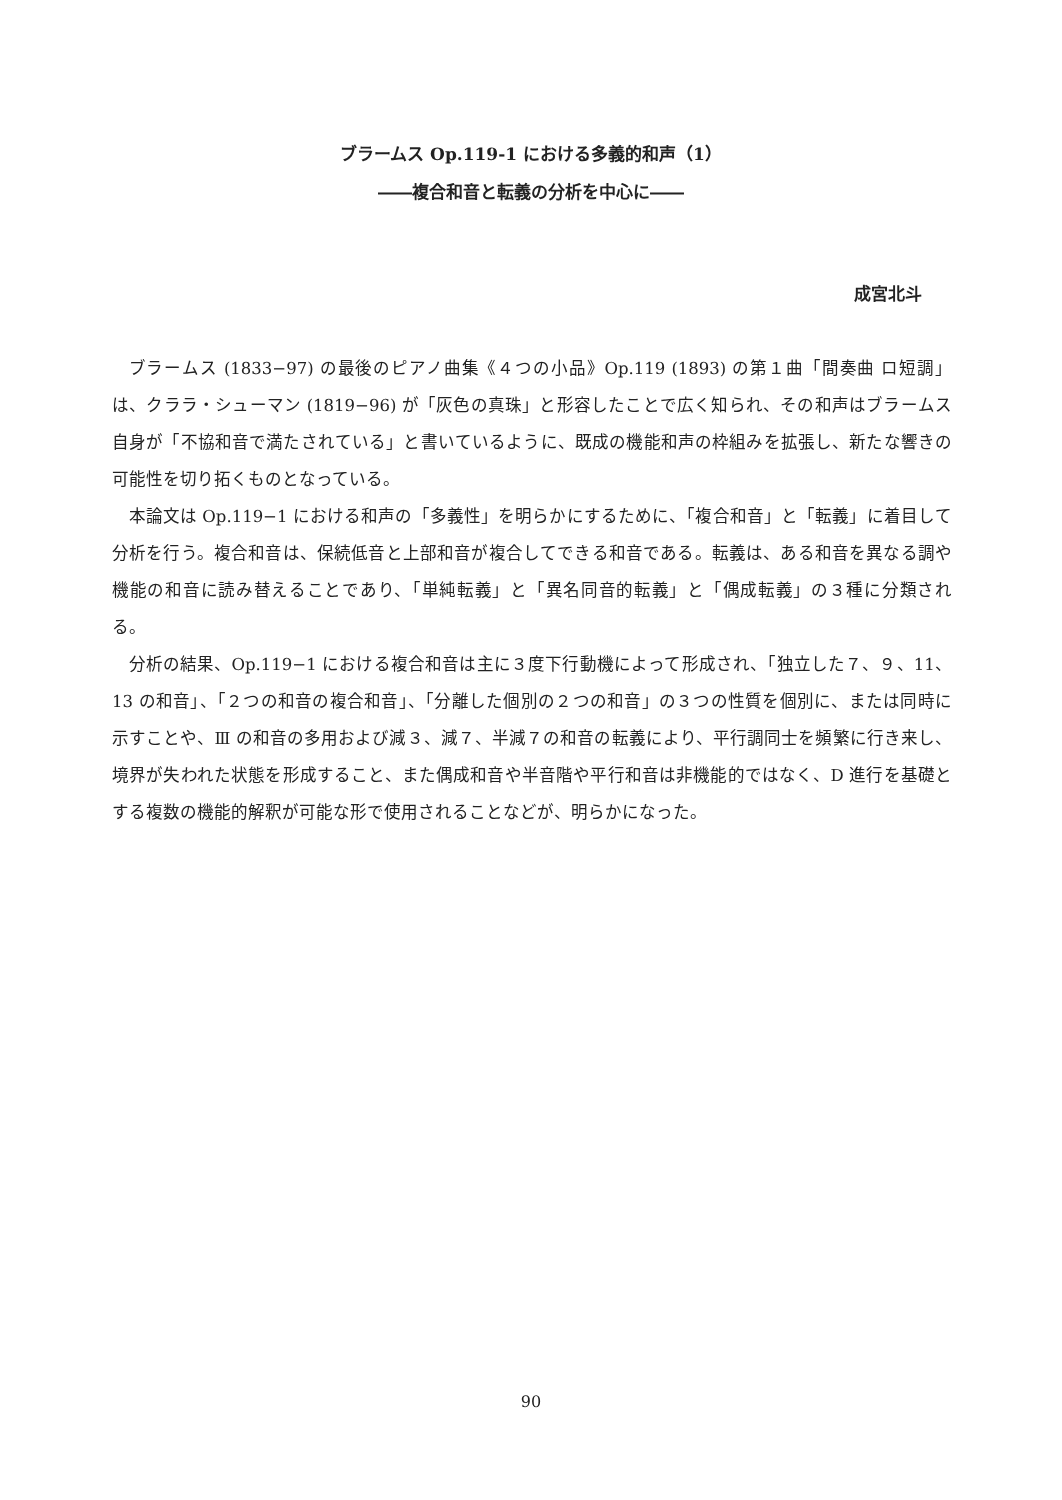ブラームス Op.119-1 における多義的和声（1）
――複合和音と転義の分析を中心に――
成宮北斗
ブラームス (1833−97) の最後のピアノ曲集《４つの小品》Op.119 (1893) の第１曲「間奏曲 ロ短調」は、クララ・シューマン (1819−96) が「灰色の真珠」と形容したことで広く知られ、その和声はブラームス自身が「不協和音で満たされている」と書いているように、既成の機能和声の枠組みを拡張し、新たな響きの可能性を切り拓くものとなっている。
本論文は Op.119−1 における和声の「多義性」を明らかにするために、「複合和音」と「転義」に着目して分析を行う。複合和音は、保続低音と上部和音が複合してできる和音である。転義は、ある和音を異なる調や機能の和音に読み替えることであり、「単純転義」と「異名同音的転義」と「偶成転義」の３種に分類される。
分析の結果、Op.119−1 における複合和音は主に３度下行動機によって形成され、「独立した７、９、11、13 の和音」、「２つの和音の複合和音」、「分離した個別の２つの和音」の３つの性質を個別に、または同時に示すことや、Ⅲ の和音の多用および減３、減７、半減７の和音の転義により、平行調同士を頻繁に行き来し、境界が失われた状態を形成すること、また偶成和音や半音階や平行和音は非機能的ではなく、D 進行を基礎とする複数の機能的解釈が可能な形で使用されることなどが、明らかになった。
90